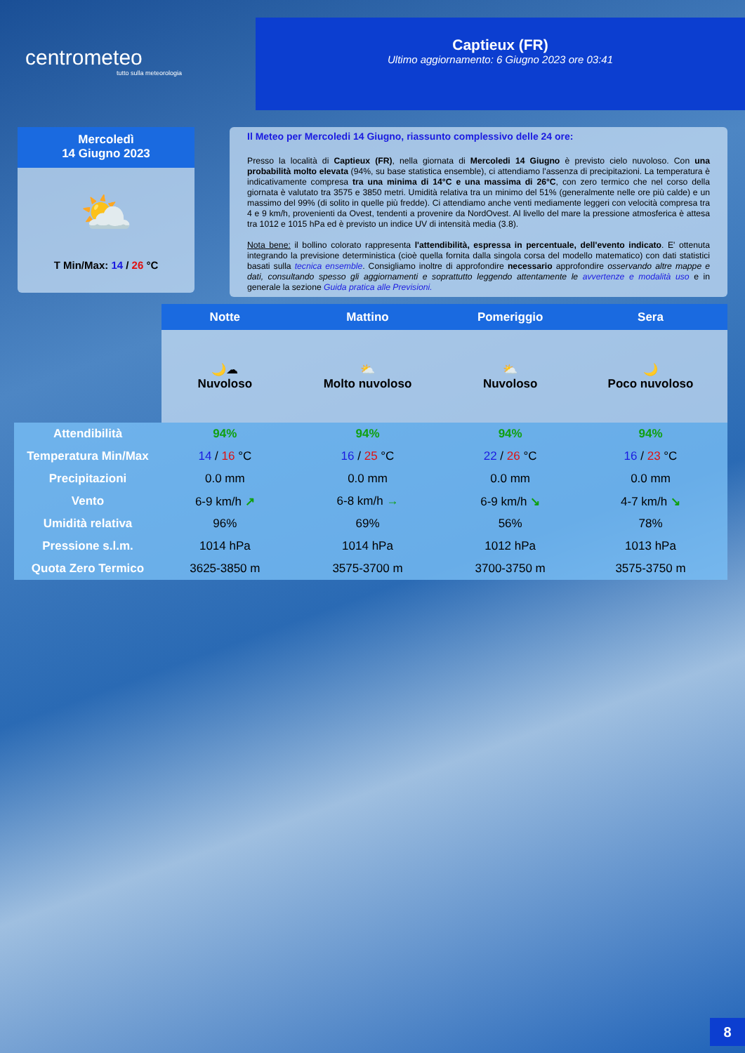centrometeo
tutto sulla meteorologia
Captieux (FR)
Ultimo aggiornamento: 6 Giugno 2023 ore 03:41
Mercoledì
14 Giugno 2023
⛅
T Min/Max: 14 / 26 °C
Il Meteo per Mercoledi 14 Giugno, riassunto complessivo delle 24 ore:
Presso la località di Captieux (FR), nella giornata di Mercoledi 14 Giugno è previsto cielo nuvoloso. Con una probabilità molto elevata (94%, su base statistica ensemble), ci attendiamo l'assenza di precipitazioni. La temperatura è indicativamente compresa tra una minima di 14°C e una massima di 26°C, con zero termico che nel corso della giornata è valutato tra 3575 e 3850 metri. Umidità relativa tra un minimo del 51% (generalmente nelle ore più calde) e un massimo del 99% (di solito in quelle più fredde). Ci attendiamo anche venti mediamente leggeri con velocità compresa tra 4 e 9 km/h, provenienti da Ovest, tendenti a provenire da NordOvest. Al livello del mare la pressione atmosferica è attesa tra 1012 e 1015 hPa ed è previsto un indice UV di intensità media (3.8).
Nota bene: il bollino colorato rappresenta l'attendibilità, espressa in percentuale, dell'evento indicato. E' ottenuta integrando la previsione deterministica (cioè quella fornita dalla singola corsa del modello matematico) con dati statistici basati sulla tecnica ensemble. Consigliamo inoltre di approfondire necessario approfondire osservando altre mappe e dati, consultando spesso gli aggiornamenti e soprattutto leggendo attentamente le avvertenze e modalità uso e in generale la sezione Guida pratica alle Previsioni.
| | Notte | Mattino | Pomeriggio | Sera |
| | 🌙☁ Nuvoloso | ⛅ Molto nuvoloso | ⛅ Nuvoloso | 🌙 Poco nuvoloso |
| Attendibilità | 94% | 94% | 94% | 94% |
| Temperatura Min/Max | 14 / 16 °C | 16 / 25 °C | 22 / 26 °C | 16 / 23 °C |
| Precipitazioni | 0.0 mm | 0.0 mm | 0.0 mm | 0.0 mm |
| Vento | 6-9 km/h ↗ | 6-8 km/h → | 6-9 km/h ↘ | 4-7 km/h ↘ |
| Umidità relativa | 96% | 69% | 56% | 78% |
| Pressione s.l.m. | 1014 hPa | 1014 hPa | 1012 hPa | 1013 hPa |
| Quota Zero Termico | 3625-3850 m | 3575-3700 m | 3700-3750 m | 3575-3750 m |
8